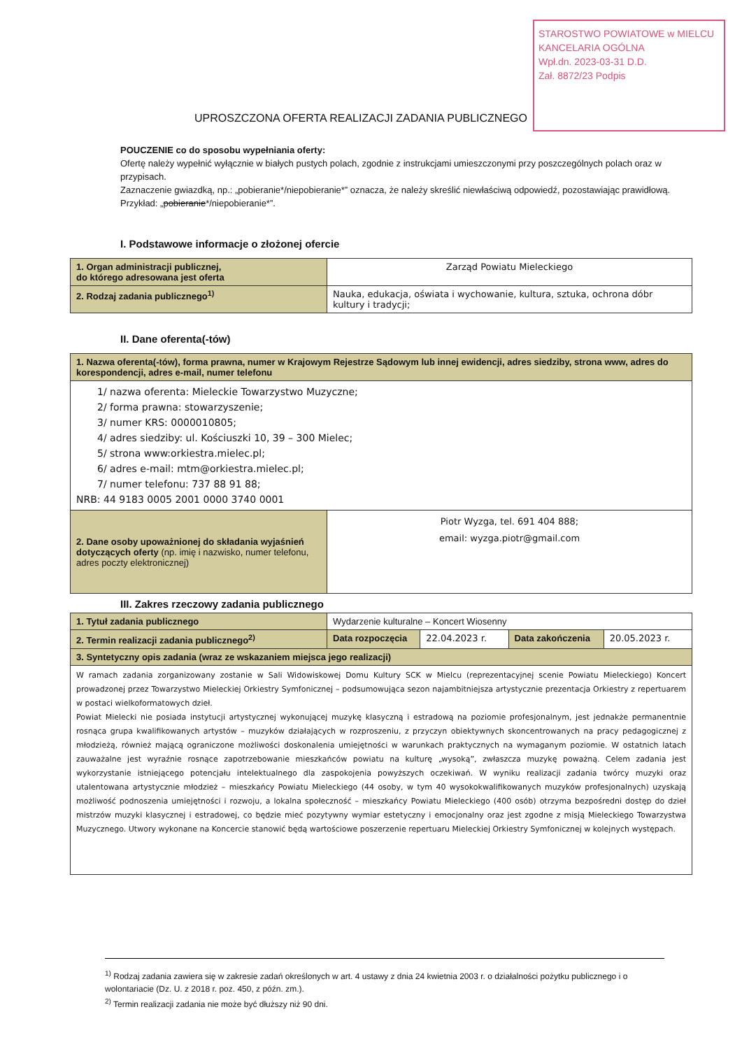STAROSTWO POWIATOWE w MIELCU
KANCELARIA OGÓLNA
Wpł.dn. 2023-03-31 D.D.
Zał. 8872/23 Podpis
UPROSZCZONA OFERTA REALIZACJI ZADANIA PUBLICZNEGO
POUCZENIE co do sposobu wypełniania oferty:
Ofertę należy wypełnić wyłącznie w białych pustych polach, zgodnie z instrukcjami umieszczonymi przy poszczególnych polach oraz w przypisach.
Zaznaczenie gwiazdką, np.: „pobieranie*/niepobieranie*” oznacza, że należy skreślić niewłaściwą odpowiedź, pozostawiając prawidłową. Przykład: „pobieranie*/niepobieranie*”.
I. Podstawowe informacje o złożonej ofercie
| 1. Organ administracji publicznej, do którego adresowana jest oferta | Zarząd Powiatu Mieleckiego |
| 2. Rodzaj zadania publicznego<sup>1)</sup> | Nauka, edukacja, oświata i wychowanie, kultura, sztuka, ochrona dóbr kultury i tradycji; |
II. Dane oferenta(-tów)
| 1. Nazwa oferenta(-tów), forma prawna, numer w Krajowym Rejestrze Sądowym lub innej ewidencji, adres siedziby, strona www, adres do korespondencji, adres e-mail, numer telefonu | |
| 1/ nazwa oferenta: Mieleckie Towarzystwo Muzyczne; 2/ forma prawna: stowarzyszenie; 3/ numer KRS: 0000010805; 4/ adres siedziby: ul. Kościuszki 10, 39 – 300 Mielec; 5/ strona www:orkiestra.mielec.pl; 6/ adres e-mail: mtm@orkiestra.mielec.pl; 7/ numer telefonu: 737 88 91 88; NRB: 44 9183 0005 2001 0000 3740 0001 | |
| 2. Dane osoby upoważnionej do składania wyjaśnień dotyczących oferty (np. imię i nazwisko, numer telefonu, adres poczty elektronicznej) | Piotr Wyzga, tel. 691 404 888; email: wyzga.piotr@gmail.com |
III. Zakres rzeczowy zadania publicznego
| 1. Tytuł zadania publicznego | Wydarzenie kulturalne – Koncert Wiosenny | | | |
| 2. Termin realizacji zadania publicznego<sup>2)</sup> | Data rozpoczęcia | 22.04.2023 r. | Data zakończenia | 20.05.2023 r. |
| 3. Syntetyczny opis zadania (wraz ze wskazaniem miejsca jego realizacji) | | | | |
| W ramach zadania zorganizowany zostanie w Sali Widowiskowej Domu Kultury SCK w Mielcu (reprezentacyjnej scenie Powiatu Mieleckiego) Koncert prowadzonej przez Towarzystwo Mieleckiej Orkiestry Symfonicznej – podsumowująca sezon najambitniejsza artystycznie prezentacja Orkiestry z repertuarem w postaci wielkoformatowych dzieł. Powiat Mielecki nie posiada instytucji artystycznej wykonującej muzykę klasyczną i estradową na poziomie profesjonalnym, jest jednakże permanentnie rosnąca grupa kwalifikowanych artystów – muzyków działających w rozproszeniu, z przyczyn obiektywnych skoncentrowanych na pracy pedagogicznej z młodzieżą, również mającą ograniczone możliwości doskonalenia umiejętności w warunkach praktycznych na wymaganym poziomie. W ostatnich latach zauważalne jest wyraźnie rosnące zapotrzebowanie mieszkańców powiatu na kulturę „wysoką”, zwłaszcza muzykę poważną. Celem zadania jest wykorzystanie istniejącego potencjału intelektualnego dla zaspokojenia powyższych oczekiwań. W wyniku realizacji zadania twórcy muzyki oraz utalentowana artystycznie młodzież – mieszkańcy Powiatu Mieleckiego (44 osoby, w tym 40 wysokokwalifikowanych muzyków profesjonalnych) uzyskają możliwość podnoszenia umiejętności i rozwoju, a lokalna społeczność – mieszkańcy Powiatu Mieleckiego (400 osób) otrzyma bezpośredni dostęp do dzieł mistrzów muzyki klasycznej i estradowej, co będzie mieć pozytywny wymiar estetyczny i emocjonalny oraz jest zgodne z misją Mieleckiego Towarzystwa Muzycznego. Utwory wykonane na Koncercie stanowić będą wartościowe poszerzenie repertuaru Mieleckiej Orkiestry Symfonicznej w kolejnych występach. | | | | |
<sup>1)</sup> Rodzaj zadania zawiera się w zakresie zadań określonych w art. 4 ustawy z dnia 24 kwietnia 2003 r. o działalności pożytku publicznego i o wolontariacie (Dz. U. z 2018 r. poz. 450, z późn. zm.).
<sup>2)</sup> Termin realizacji zadania nie może być dłuższy niż 90 dni.